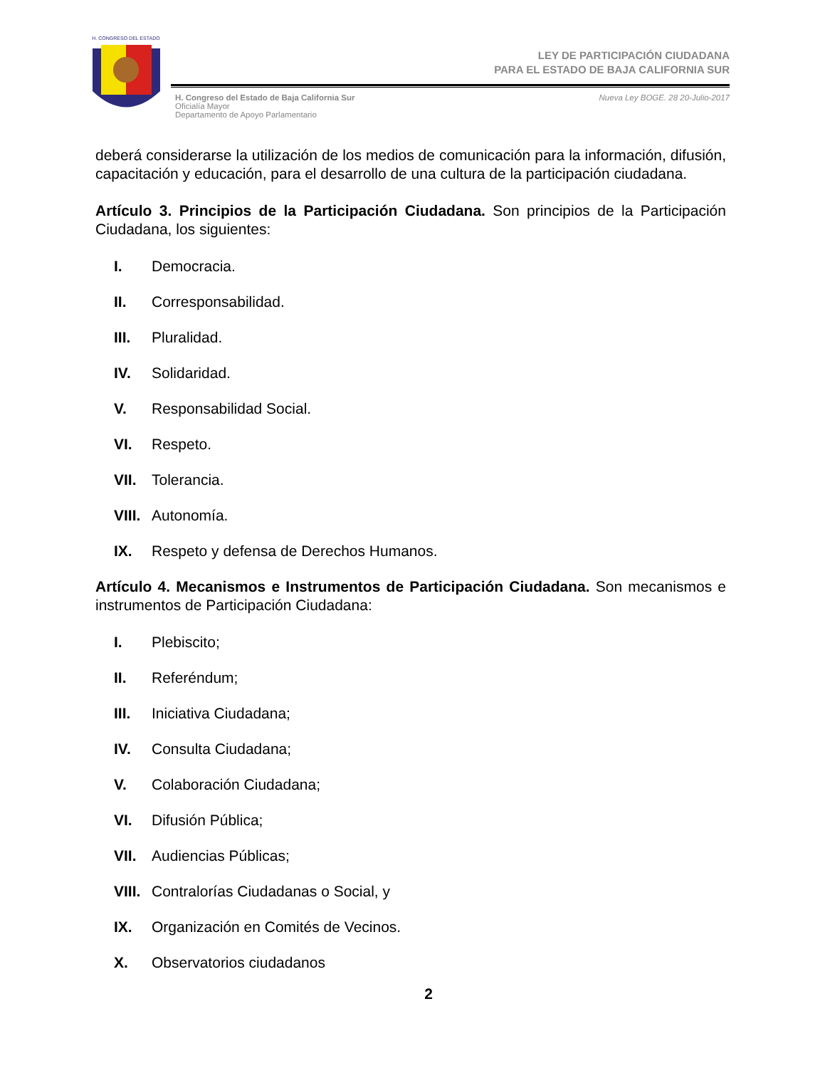H. CONGRESO DEL ESTADO
LEY DE PARTICIPACIÓN CIUDADANA
PARA EL ESTADO DE BAJA CALIFORNIA SUR
H. Congreso del Estado de Baja California Sur
Oficialía Mayor
Departamento de Apoyo Parlamentario
Nueva Ley BOGE. 28 20-Julio-2017
deberá considerarse la utilización de los medios de comunicación para la información, difusión, capacitación y educación, para el desarrollo de una cultura de la participación ciudadana.
Artículo 3. Principios de la Participación Ciudadana. Son principios de la Participación Ciudadana, los siguientes:
I. Democracia.
II. Corresponsabilidad.
III. Pluralidad.
IV. Solidaridad.
V. Responsabilidad Social.
VI. Respeto.
VII. Tolerancia.
VIII. Autonomía.
IX. Respeto y defensa de Derechos Humanos.
Artículo 4. Mecanismos e Instrumentos de Participación Ciudadana. Son mecanismos e instrumentos de Participación Ciudadana:
I. Plebiscito;
II. Referéndum;
III. Iniciativa Ciudadana;
IV. Consulta Ciudadana;
V. Colaboración Ciudadana;
VI. Difusión Pública;
VII. Audiencias Públicas;
VIII. Contralorías Ciudadanas o Social, y
IX. Organización en Comités de Vecinos.
X. Observatorios ciudadanos
2